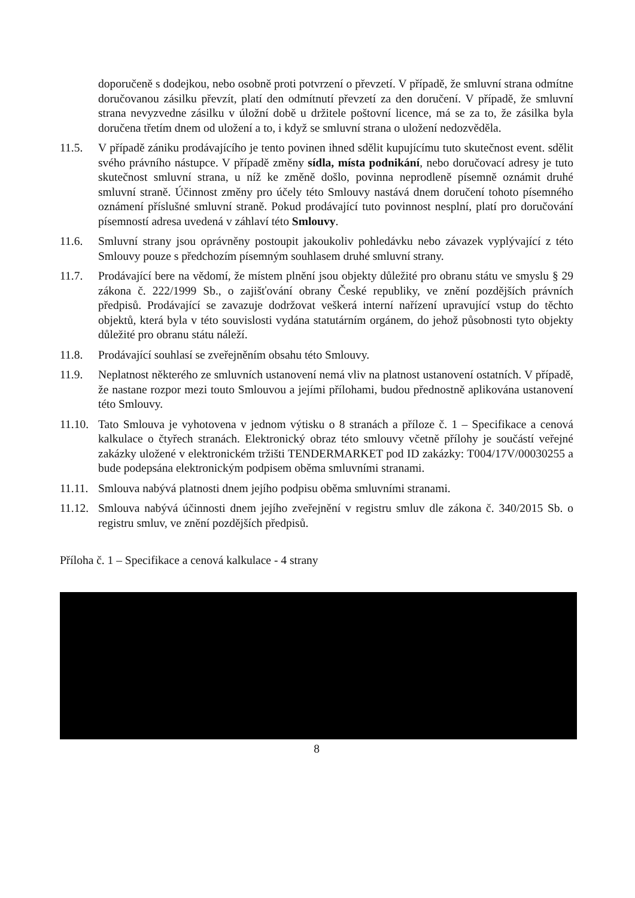doporučeně s dodejkou, nebo osobně proti potvrzení o převzetí. V případě, že smluvní strana odmítne doručovanou zásilku převzít, platí den odmítnutí převzetí za den doručení. V případě, že smluvní strana nevyzvedne zásilku v úložní době u držitele poštovní licence, má se za to, že zásilka byla doručena třetím dnem od uložení a to, i když se smluvní strana o uložení nedozvěděla.
11.5. V případě zániku prodávajícího je tento povinen ihned sdělit kupujícímu tuto skutečnost event. sdělit svého právního nástupce. V případě změny sídla, místa podnikání, nebo doručovací adresy je tuto skutečnost smluvní strana, u níž ke změně došlo, povinna neprodleně písemně oznámit druhé smluvní straně. Účinnost změny pro účely této Smlouvy nastává dnem doručení tohoto písemného oznámení příslušné smluvní straně. Pokud prodávající tuto povinnost nesplní, platí pro doručování písemností adresa uvedená v záhlaví této Smlouvy.
11.6. Smluvní strany jsou oprávněny postoupit jakoukoliv pohledávku nebo závazek vyplývající z této Smlouvy pouze s předchozím písemným souhlasem druhé smluvní strany.
11.7. Prodávající bere na vědomí, že místem plnění jsou objekty důležité pro obranu státu ve smyslu § 29 zákona č. 222/1999 Sb., o zajišťování obrany České republiky, ve znění pozdějších právních předpisů. Prodávající se zavazuje dodržovat veškerá interní nařízení upravující vstup do těchto objektů, která byla v této souvislosti vydána statutárním orgánem, do jehož působnosti tyto objekty důležité pro obranu státu náleží.
11.8. Prodávající souhlasí se zveřejněním obsahu této Smlouvy.
11.9. Neplatnost některého ze smluvních ustanovení nemá vliv na platnost ustanovení ostatních. V případě, že nastane rozpor mezi touto Smlouvou a jejími přílohami, budou přednostně aplikována ustanovení této Smlouvy.
11.10.
Tato Smlouva je vyhotovena v jednom výtisku o 8 stranách a příloze č. 1 – Specifikace a cenová kalkulace o čtyřech stranách. Elektronický obraz této smlouvy včetně přílohy je součástí veřejné zakázky uložené v elektronickém tržišti TENDERMARKET pod ID zakázky: T004/17V/00030255 a bude podepsána elektronickým podpisem oběma smluvními stranami.
11.11.
Smlouva nabývá platnosti dnem jejího podpisu oběma smluvními stranami.
11.12.
Smlouva nabývá účinnosti dnem jejího zveřejnění v registru smluv dle zákona č. 340/2015 Sb. o registru smluv, ve znění pozdějších předpisů.
Příloha č. 1 – Specifikace a cenová kalkulace - 4 strany
8